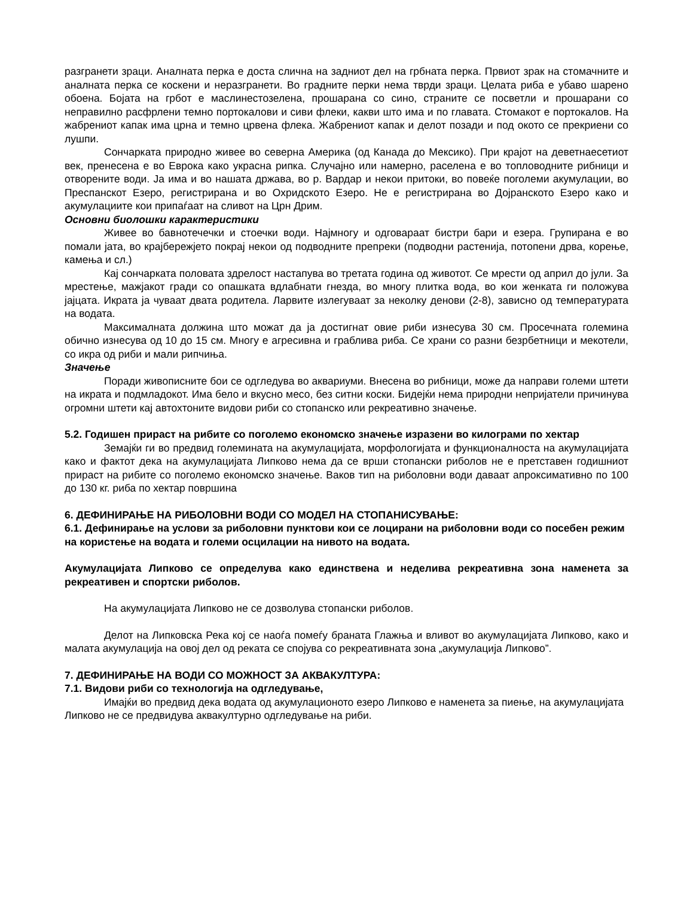разгранети зраци. Аналната перка е доста слична на задниот дел на грбната перка. Првиот зрак на стомачните и аналната перка се коскени и неразгранети. Во градните перки нема тврди зраци. Целата риба е убаво шарено обоена. Бојата на грбот е маслинестозелена, прошарана со сино, страните се посветли и прошарани со неправилно расфрлени темно портокалови и сиви флеки, какви што има и по главата. Стомакот е портокалов. На жабрениот капак има црна и темно црвена флека. Жабрениот капак и делот позади и под окото се прекриени со лушпи.
Сончарката природно живее во северна Америка (од Канада до Мексико). При крајот на деветнаесетиот век, пренесена е во Еврока како украсна рипка. Случајно или намерно, раселена е во топловодните рибници и отворените води. Ја има и во нашата држава, во р. Вардар и некои притоки, во повеќе поголеми акумулации, во Преспанскот Езеро, регистрирана и во Охридското Езеро. Не е регистрирана во Дојранското Езеро како и акумулациите кои припаѓаат на сливот на Црн Дрим.
Основни биолошки карактеристики
Живее во бавнотечечки и стоечки води. Најмногу и одговараат бистри бари и езера. Групирана е во помали јата, во крајбережјето покрај некои од подводните препреки (подводни растенија, потопени дрва, корење, камења и сл.)
Кај сончарката половата здрелост настапува во третата година од животот. Се мрести од април до јули. За мрестење, мажјакот гради со опашката вдлабнати гнезда, во многу плитка вода, во кои женката ги положува јајцата. Икрата ја чуваат двата родитела. Ларвите излегуваат за неколку денови (2-8), зависно од температурата на водата.
Максималната должина што можат да ја достигнат овие риби изнесува 30 см. Просечната големина обично изнесува од 10 до 15 см. Многу е агресивна и граблива риба. Се храни со разни безрбетници и мекотели, со икра од риби и мали рипчиња.
Значење
Поради живописните бои се одгледува во аквариуми. Внесена во рибници, може да направи големи штети на икрата и подмладокот. Има бело и вкусно месо, без ситни коски. Бидејќи нема природни непријатели причинува огромни штети кај автохтоните видови риби со стопанско или рекреативно значење.
5.2. Годишен прираст на рибите со поголемо економско значење изразени во килограми по хектар
Земајќи ги во предвид големината на акумулацијата, морфологијата и функционалноста на акумулацијата како и фактот дека на акумулацијата Липково нема да се врши стопански риболов не е претставен годишниот прираст на рибите со поголемо економско значење. Ваков тип на риболовни води даваат апроксимативно по 100 до 130 кг. риба по хектар површина
6. ДЕФИНИРАЊЕ НА РИБОЛОВНИ ВОДИ СО МОДЕЛ НА СТОПАНИСУВАЊЕ:
6.1. Дефинирање на услови за риболовни пунктови кои се лоцирани на риболовни води со посебен режим на користење на водата и големи осцилации на нивото на водата.
Акумулацијата Липково се определува како единствена и неделива рекреативна зона наменета за рекреативен и спортски риболов.
На акумулацијата Липково не се дозволува стопански риболов.
Делот на Липковска Река кој се наоѓа помеѓу браната Глажња и вливот во акумулацијата Липково, како и малата акумулација на овој дел од реката се спојува со рекреативната зона „акумулација Липково”.
7. ДЕФИНИРАЊЕ НА ВОДИ СО МОЖНОСТ ЗА АКВАКУЛТУРА:
7.1. Видови риби со технологија на одгледување,
Имајќи во предвид дека водата од акумулационото езеро Липково е наменета за пиење, на акумулацијата Липково не се предвидува аквакултурно одгледување на риби.